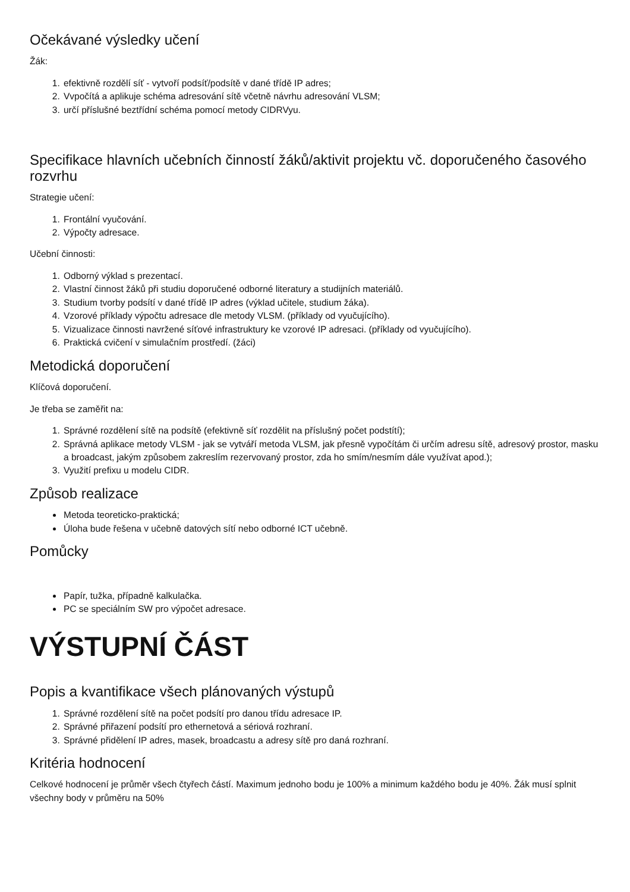Očekávané výsledky učení
Žák:
1. efektivně rozdělí síť - vytvoří podsíť/podsítě v dané třídě IP adres;
2. Vvpočítá a aplikuje schéma adresování sítě včetně návrhu adresování VLSM;
3. určí příslušné beztřídní schéma pomocí metody CIDRVyu.
Specifikace hlavních učebních činností žáků/aktivit projektu vč. doporučeného časového rozvrhu
Strategie učení:
1. Frontální vyučování.
2. Výpočty adresace.
Učební činnosti:
1. Odborný výklad s prezentací.
2. Vlastní činnost žáků při studiu doporučené odborné literatury a studijních materiálů.
3. Studium tvorby podsítí v dané třídě IP adres (výklad učitele, studium žáka).
4. Vzorové příklady výpočtu adresace dle metody VLSM. (příklady od vyučujícího).
5. Vizualizace činnosti navržené síťové infrastruktury ke vzorové IP adresaci. (příklady od vyučujícího).
6. Praktická cvičení v simulačním prostředí. (žáci)
Metodická doporučení
Klíčová doporučení.
Je třeba se zaměřit na:
1. Správné rozdělení sítě na podsítě (efektivně síť rozdělit na příslušný počet podstítí);
2. Správná aplikace metody VLSM - jak se vytváří metoda VLSM, jak přesně vypočítám či určím adresu sítě, adresový prostor, masku a broadcast, jakým způsobem zakreslím rezervovaný prostor, zda ho smím/nesmím dále využívat apod.);
3. Využití prefixu u modelu CIDR.
Způsob realizace
Metoda teoreticko-praktická;
Úloha bude řešena v učebně datových sítí nebo odborné ICT učebně.
Pomůcky
Papír, tužka, případně kalkulačka.
PC se speciálním SW pro výpočet adresace.
VÝSTUPNÍ ČÁST
Popis a kvantifikace všech plánovaných výstupů
1. Správné rozdělení sítě na počet podsítí pro danou třídu adresace IP.
2. Správné přiřazení podsítí pro ethernetová a sériová rozhraní.
3. Správné přidělení IP adres, masek, broadcastu a adresy sítě pro daná rozhraní.
Kritéria hodnocení
Celkové hodnocení je průměr všech čtyřech částí. Maximum jednoho bodu je 100% a minimum každého bodu je 40%. Žák musí splnit všechny body v průměru na 50%